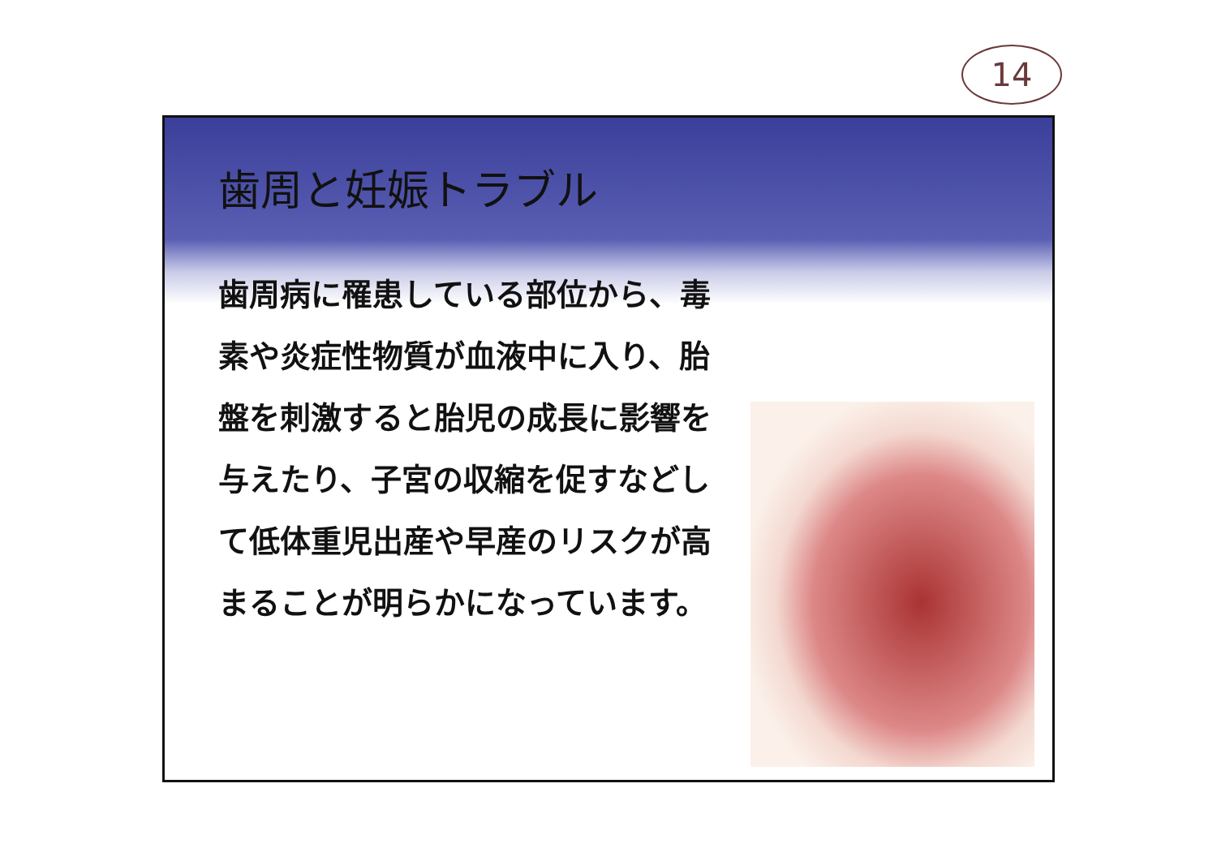14
歯周と妊娠トラブル
歯周病に罹患している部位から、毒素や炎症性物質が血液中に入り、胎盤を刺激すると胎児の成長に影響を与えたり、子宮の収縮を促すなどして低体重児出産や早産のリスクが高まることが明らかになっています。